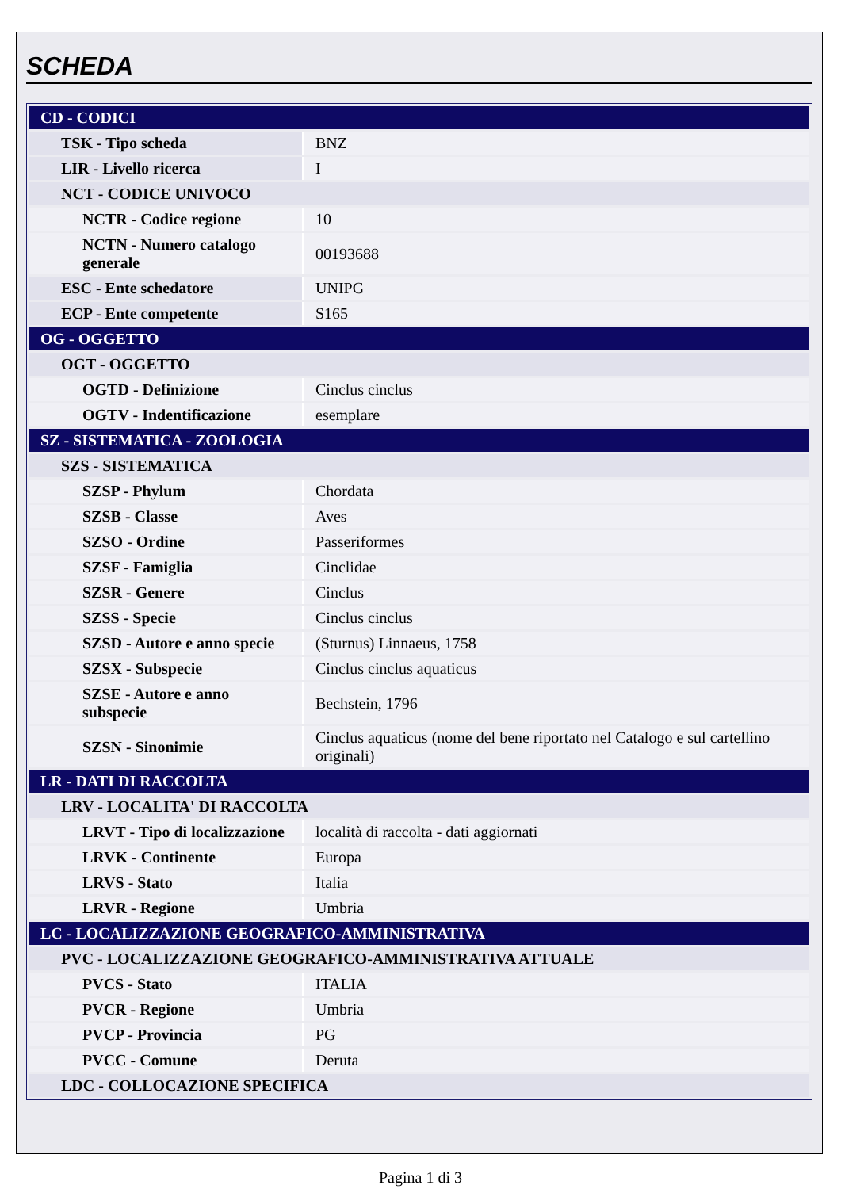SCHEDA
| CD - CODICI | |
| TSK - Tipo scheda | BNZ |
| LIR - Livello ricerca | I |
| NCT - CODICE UNIVOCO | |
| NCTR - Codice regione | 10 |
| NCTN - Numero catalogo generale | 00193688 |
| ESC - Ente schedatore | UNIPG |
| ECP - Ente competente | S165 |
| OG - OGGETTO | |
| OGT - OGGETTO | |
| OGTD - Definizione | Cinclus cinclus |
| OGTV - Indentificazione | esemplare |
| SZ - SISTEMATICA - ZOOLOGIA | |
| SZS - SISTEMATICA | |
| SZSP - Phylum | Chordata |
| SZSB - Classe | Aves |
| SZSO - Ordine | Passeriformes |
| SZSF - Famiglia | Cinclidae |
| SZSR - Genere | Cinclus |
| SZSS - Specie | Cinclus cinclus |
| SZSD - Autore e anno specie | (Sturnus) Linnaeus, 1758 |
| SZSX - Subspecie | Cinclus cinclus aquaticus |
| SZSE - Autore e anno subspecie | Bechstein, 1796 |
| SZSN - Sinonimie | Cinclus aquaticus (nome del bene riportato nel Catalogo e sul cartellino originali) |
| LR - DATI DI RACCOLTA | |
| LRV - LOCALITA' DI RACCOLTA | |
| LRVT - Tipo di localizzazione | località di raccolta - dati aggiornati |
| LRVK - Continente | Europa |
| LRVS - Stato | Italia |
| LRVR - Regione | Umbria |
| LC - LOCALIZZAZIONE GEOGRAFICO-AMMINISTRATIVA | |
| PVC - LOCALIZZAZIONE GEOGRAFICO-AMMINISTRATIVA ATTUALE | |
| PVCS - Stato | ITALIA |
| PVCR - Regione | Umbria |
| PVCP - Provincia | PG |
| PVCC - Comune | Deruta |
| LDC - COLLOCAZIONE SPECIFICA | |
Pagina 1 di 3